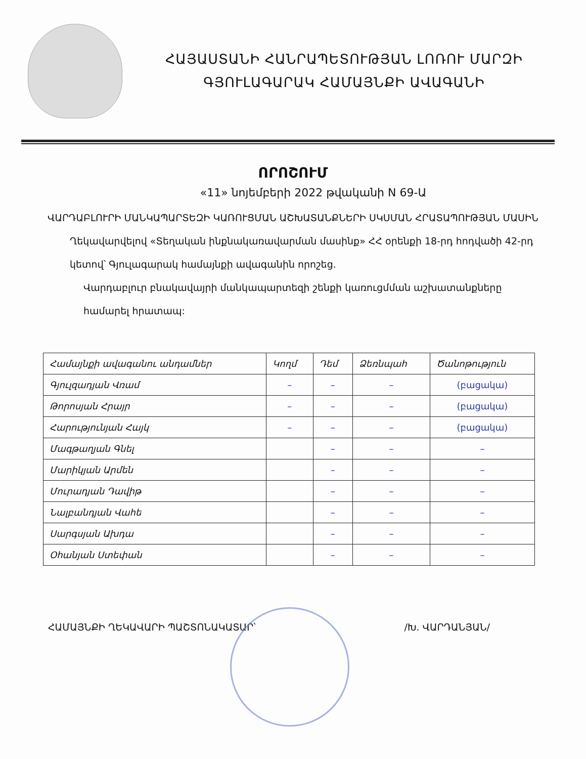ՀԱՅԱՍՏԱՆԻ ՀԱՆՐԱՊԵՏՈՒԹՅԱՆ ԼՈՌՈՒ ՄԱՐԶԻ
ԳՅՈՒԼԱԳԱՐԱԿ ՀԱՄԱՅՆՔԻ ԱՎԱԳԱՆԻ
ՈՐՈՇՈՒՄ
«11» նոյեմբերի 2022 թվականի N 69-Ա
ՎԱՐԴԱԲԼՈՒՐԻ ՄԱՆԿԱՊԱՐՏԵԶԻ ԿԱՌՈՒՑՄԱՆ ԱՇԽԱՏԱՆՔՆԵՐԻ ՍԿՍՄԱՆ ՀՐԱՏԱՊՈՒԹՅԱՆ ՄԱՍԻՆ
Ղեկավարվելով «Տեղական ինքնակառավարման մասինք» ՀՀ օրենքի 18-րդ հոդվածի 42-րդ կետով՝ Գյուլագարակ համայնքի ավագանին որոշեց.
Վարդաբլուր բնակավայրի մանկապարտեզի շենքի կառուցմման աշխատանքները համարել հրատապ:
| Համայնքի ավագանու անդամներ | Կողմ | Դեմ | Ձեռնպահ | Ծանոթություն |
| --- | --- | --- | --- | --- |
| Գյուլզադյան Վռամ | – | – | – | (բացակա) |
| Թորոսյան Հրայր | – | – | – | (բացակա) |
| Հարությունյան Հայկ | – | – | – | (բացակա) |
| Մագթաղյան Գնել | | – | – | – |
| Մարիկյան Արմեն | | – | – | – |
| Մուրադյան Դավիթ | | – | – | – |
| Նալբանդյան Վահե | | – | – | – |
| Սարգսյան Ախդա | | – | – | – |
| Օհանյան Ստեփան | | – | – | – |
ՀԱՄԱՅՆՔԻ ՂԵԿԱՎԱՐԻ ՊԱՇՏՈՆԱԿԱՏԱՐ՝ /Խ. ՎԱՐԴԱՆՅԱՆ/